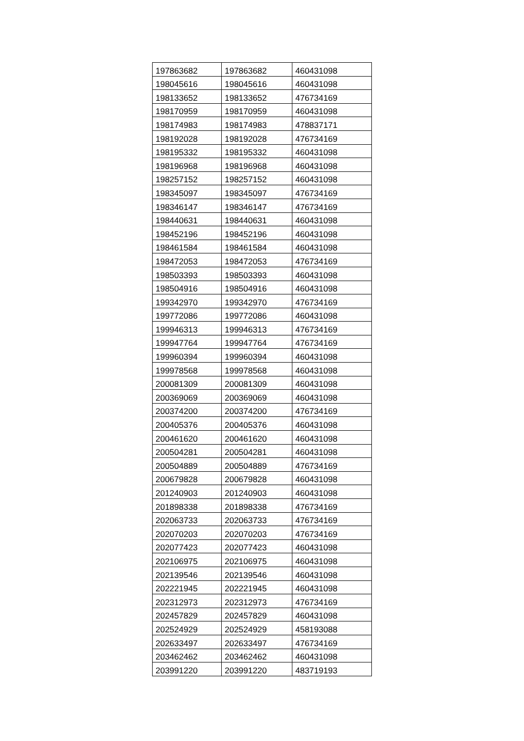| 197863682 | 197863682 | 460431098 |
| 198045616 | 198045616 | 460431098 |
| 198133652 | 198133652 | 476734169 |
| 198170959 | 198170959 | 460431098 |
| 198174983 | 198174983 | 478837171 |
| 198192028 | 198192028 | 476734169 |
| 198195332 | 198195332 | 460431098 |
| 198196968 | 198196968 | 460431098 |
| 198257152 | 198257152 | 460431098 |
| 198345097 | 198345097 | 476734169 |
| 198346147 | 198346147 | 476734169 |
| 198440631 | 198440631 | 460431098 |
| 198452196 | 198452196 | 460431098 |
| 198461584 | 198461584 | 460431098 |
| 198472053 | 198472053 | 476734169 |
| 198503393 | 198503393 | 460431098 |
| 198504916 | 198504916 | 460431098 |
| 199342970 | 199342970 | 476734169 |
| 199772086 | 199772086 | 460431098 |
| 199946313 | 199946313 | 476734169 |
| 199947764 | 199947764 | 476734169 |
| 199960394 | 199960394 | 460431098 |
| 199978568 | 199978568 | 460431098 |
| 200081309 | 200081309 | 460431098 |
| 200369069 | 200369069 | 460431098 |
| 200374200 | 200374200 | 476734169 |
| 200405376 | 200405376 | 460431098 |
| 200461620 | 200461620 | 460431098 |
| 200504281 | 200504281 | 460431098 |
| 200504889 | 200504889 | 476734169 |
| 200679828 | 200679828 | 460431098 |
| 201240903 | 201240903 | 460431098 |
| 201898338 | 201898338 | 476734169 |
| 202063733 | 202063733 | 476734169 |
| 202070203 | 202070203 | 476734169 |
| 202077423 | 202077423 | 460431098 |
| 202106975 | 202106975 | 460431098 |
| 202139546 | 202139546 | 460431098 |
| 202221945 | 202221945 | 460431098 |
| 202312973 | 202312973 | 476734169 |
| 202457829 | 202457829 | 460431098 |
| 202524929 | 202524929 | 458193088 |
| 202633497 | 202633497 | 476734169 |
| 203462462 | 203462462 | 460431098 |
| 203991220 | 203991220 | 483719193 |